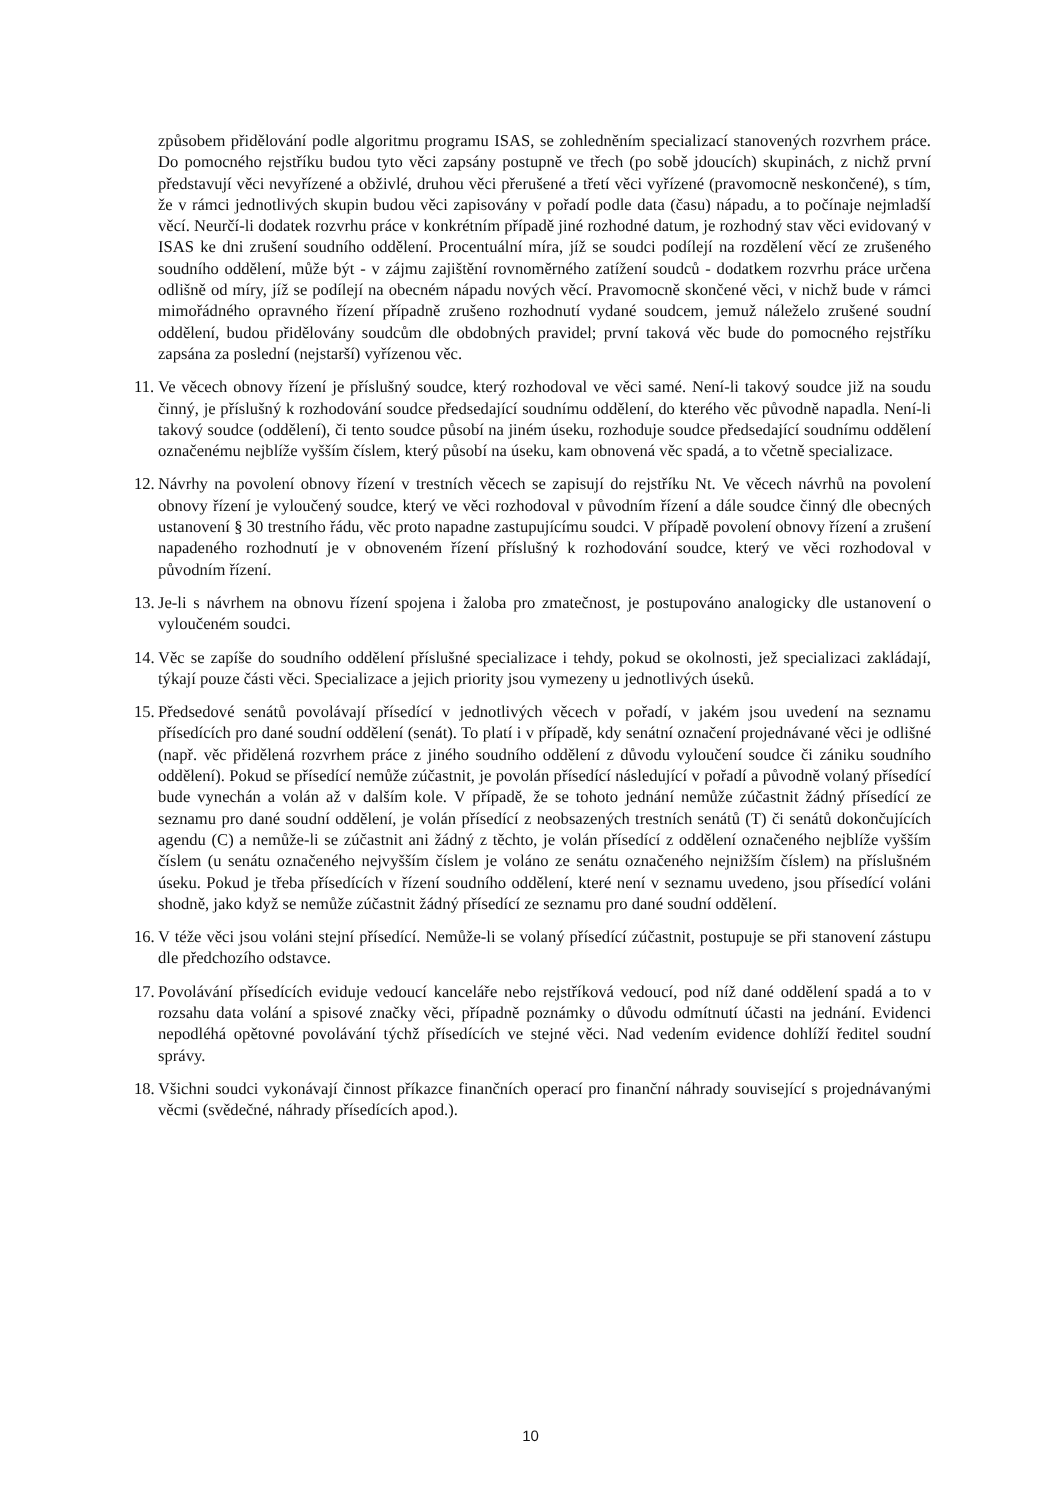způsobem přidělování podle algoritmu programu ISAS, se zohledněním specializací stanovených rozvrhem práce. Do pomocného rejstříku budou tyto věci zapsány postupně ve třech (po sobě jdoucích) skupinách, z nichž první představují věci nevyřízené a obživlé, druhou věci přerušené a třetí věci vyřízené (pravomocně neskončené), s tím, že v rámci jednotlivých skupin budou věci zapisovány v pořadí podle data (času) nápadu, a to počínaje nejmladší věcí. Neurčí-li dodatek rozvrhu práce v konkrétním případě jiné rozhodné datum, je rozhodný stav věci evidovaný v ISAS ke dni zrušení soudního oddělení. Procentuální míra, jíž se soudci podílejí na rozdělení věcí ze zrušeného soudního oddělení, může být - v zájmu zajištění rovnoměrného zatížení soudců - dodatkem rozvrhu práce určena odlišně od míry, jíž se podílejí na obecném nápadu nových věcí. Pravomocně skončené věci, v nichž bude v rámci mimořádného opravného řízení případně zrušeno rozhodnutí vydané soudcem, jemuž náleželo zrušené soudní oddělení, budou přidělovány soudcům dle obdobných pravidel; první taková věc bude do pomocného rejstříku zapsána za poslední (nejstarší) vyřízenou věc.
11. Ve věcech obnovy řízení je příslušný soudce, který rozhodoval ve věci samé. Není-li takový soudce již na soudu činný, je příslušný k rozhodování soudce předsedající soudnímu oddělení, do kterého věc původně napadla. Není-li takový soudce (oddělení), či tento soudce působí na jiném úseku, rozhoduje soudce předsedající soudnímu oddělení označenému nejblíže vyšším číslem, který působí na úseku, kam obnovená věc spadá, a to včetně specializace.
12. Návrhy na povolení obnovy řízení v trestních věcech se zapisují do rejstříku Nt. Ve věcech návrhů na povolení obnovy řízení je vyloučený soudce, který ve věci rozhodoval v původním řízení a dále soudce činný dle obecných ustanovení § 30 trestního řádu, věc proto napadne zastupujícímu soudci. V případě povolení obnovy řízení a zrušení napadeného rozhodnutí je v obnoveném řízení příslušný k rozhodování soudce, který ve věci rozhodoval v původním řízení.
13. Je-li s návrhem na obnovu řízení spojena i žaloba pro zmatečnost, je postupováno analogicky dle ustanovení o vyloučeném soudci.
14. Věc se zapíše do soudního oddělení příslušné specializace i tehdy, pokud se okolnosti, jež specializaci zakládají, týkají pouze části věci. Specializace a jejich priority jsou vymezeny u jednotlivých úseků.
15. Předsedové senátů povolávají přísedící v jednotlivých věcech v pořadí, v jakém jsou uvedení na seznamu přísedících pro dané soudní oddělení (senát). To platí i v případě, kdy senátní označení projednávané věci je odlišné (např. věc přidělená rozvrhem práce z jiného soudního oddělení z důvodu vyloučení soudce či zániku soudního oddělení). Pokud se přísedící nemůže zúčastnit, je povolán přísedící následující v pořadí a původně volaný přísedící bude vynechán a volán až v dalším kole. V případě, že se tohoto jednání nemůže zúčastnit žádný přísedící ze seznamu pro dané soudní oddělení, je volán přísedící z neobsazených trestních senátů (T) či senátů dokončujících agendu (C) a nemůže-li se zúčastnit ani žádný z těchto, je volán přísedící z oddělení označeného nejblíže vyšším číslem (u senátu označeného nejvyšším číslem je voláno ze senátu označeného nejnižším číslem) na příslušném úseku. Pokud je třeba přísedících v řízení soudního oddělení, které není v seznamu uvedeno, jsou přísedící voláni shodně, jako když se nemůže zúčastnit žádný přísedící ze seznamu pro dané soudní oddělení.
16. V téže věci jsou voláni stejní přísedící. Nemůže-li se volaný přísedící zúčastnit, postupuje se při stanovení zástupu dle předchozího odstavce.
17. Povolávání přísedících eviduje vedoucí kanceláře nebo rejstříková vedoucí, pod níž dané oddělení spadá a to v rozsahu data volání a spisové značky věci, případně poznámky o důvodu odmítnutí účasti na jednání. Evidenci nepodléhá opětovné povolávání týchž přísedících ve stejné věci. Nad vedením evidence dohlíží ředitel soudní správy.
18. Všichni soudci vykonávají činnost příkazce finančních operací pro finanční náhrady související s projednávanými věcmi (svědečné, náhrady přísedících apod.).
10